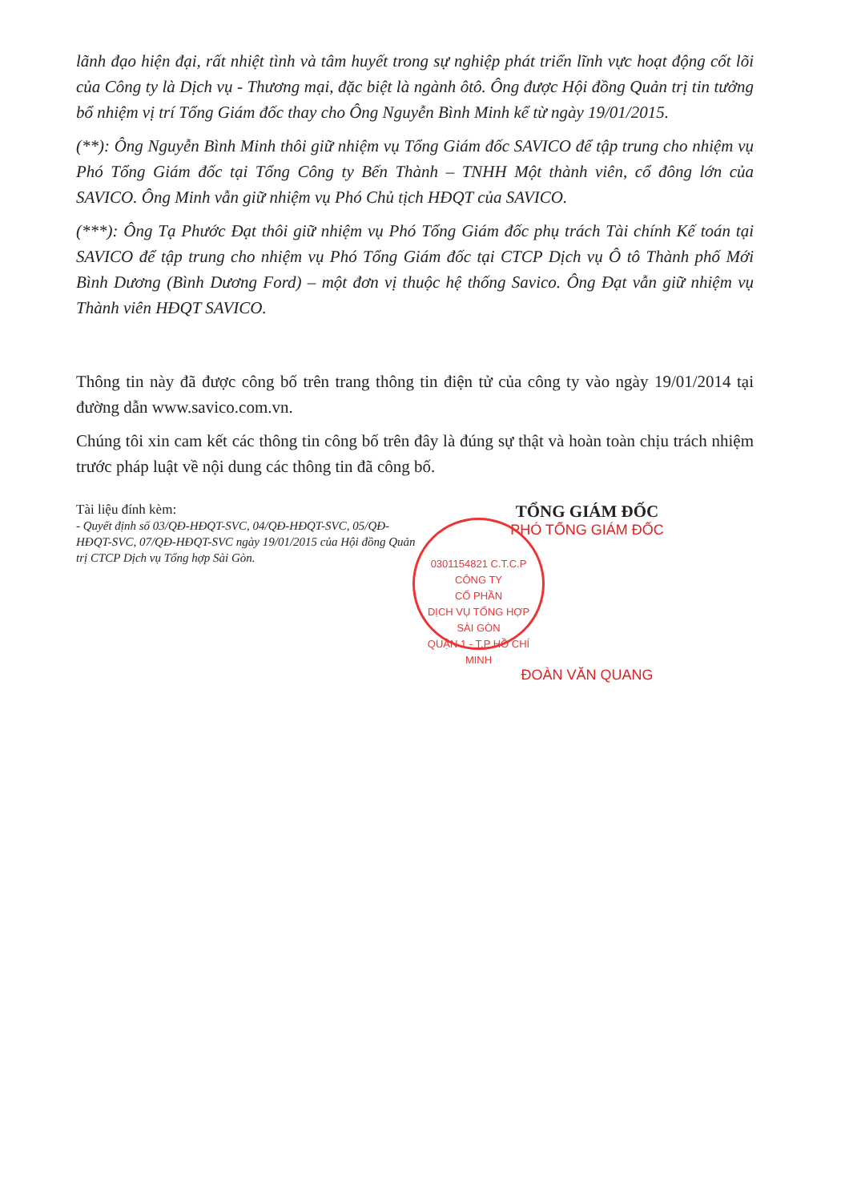lãnh đạo hiện đại, rất nhiệt tình và tâm huyết trong sự nghiệp phát triển lĩnh vực hoạt động cốt lõi của Công ty là Dịch vụ - Thương mại, đặc biệt là ngành ôtô. Ông được Hội đồng Quản trị tin tưởng bổ nhiệm vị trí Tổng Giám đốc thay cho Ông Nguyễn Bình Minh kể từ ngày 19/01/2015.
(**): Ông Nguyễn Bình Minh thôi giữ nhiệm vụ Tổng Giám đốc SAVICO để tập trung cho nhiệm vụ Phó Tổng Giám đốc tại Tổng Công ty Bến Thành – TNHH Một thành viên, cổ đông lớn của SAVICO. Ông Minh vẫn giữ nhiệm vụ Phó Chủ tịch HĐQT của SAVICO.
(***): Ông Tạ Phước Đạt thôi giữ nhiệm vụ Phó Tổng Giám đốc phụ trách Tài chính Kế toán tại SAVICO để tập trung cho nhiệm vụ Phó Tổng Giám đốc tại CTCP Dịch vụ Ô tô Thành phố Mới Bình Dương (Bình Dương Ford) – một đơn vị thuộc hệ thống Savico. Ông Đạt vẫn giữ nhiệm vụ Thành viên HĐQT SAVICO.
Thông tin này đã được công bố trên trang thông tin điện tử của công ty vào ngày 19/01/2014 tại đường dẫn www.savico.com.vn.
Chúng tôi xin cam kết các thông tin công bố trên đây là đúng sự thật và hoàn toàn chịu trách nhiệm trước pháp luật về nội dung các thông tin đã công bố.
Tài liệu đính kèm:
- Quyết định số 03/QĐ-HĐQT-SVC, 04/QĐ-HĐQT-SVC, 05/QĐ-HĐQT-SVC, 07/QĐ-HĐQT-SVC ngày 19/01/2015 của Hội đồng Quản trị CTCP Dịch vụ Tổng hợp Sài Gòn.
TỔNG GIÁM ĐỐC
PHÓ TỔNG GIÁM ĐỐC
0301154821 C.T.C.P
CÔNG TY
CỔ PHẦN
DỊCH VỤ TỔNG HỢP
SÀI GÒN
QUẬN 1 - T.P HỒ CHÍ MINH
ĐOÀN VĂN QUANG